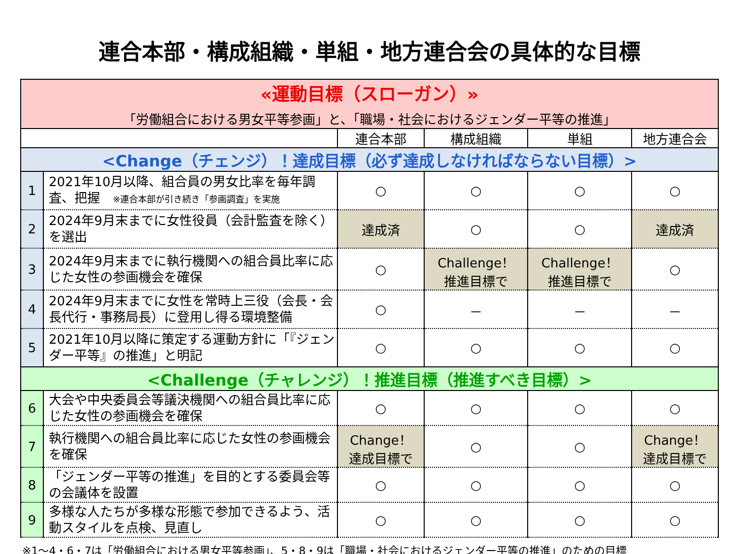連合本部・構成組織・単組・地方連合会の具体的な目標
| «運動目標（スローガン）» 「労働組合における男女平等参画」と、「職場・社会におけるジェンダー平等の推進」 | | | | | |
| | | 連合本部 | 構成組織 | 単組 | 地方連合会 |
| <Change（チェンジ）！達成目標（必ず達成しなければならない目標）> | | | | | |
| 1 | 2021年10月以降、組合員の男女比率を毎年調査、把握 ※連合本部が引き続き「参画調査」を実施 | ○ | ○ | ○ | ○ |
| 2 | 2024年9月末までに女性役員（会計監査を除く）を選出 | 達成済 | ○ | ○ | 達成済 |
| 3 | 2024年9月末までに執行機関への組合員比率に応じた女性の参画機会を確保 | ○ | Challenge！ 推進目標で | Challenge！ 推進目標で | ○ |
| 4 | 2024年9月末までに女性を常時上三役（会長・会長代行・事務局長）に登用し得る環境整備 | ○ | － | － | － |
| 5 | 2021年10月以降に策定する運動方針に「『ジェンダー平等』の推進」と明記 | ○ | ○ | ○ | ○ |
| <Challenge（チャレンジ）！推進目標（推進すべき目標）> | | | | | |
| 6 | 大会や中央委員会等議決機関への組合員比率に応じた女性の参画機会を確保 | ○ | ○ | ○ | ○ |
| 7 | 執行機関への組合員比率に応じた女性の参画機会を確保 | Change！ 達成目標で | ○ | ○ | Change！ 達成目標で |
| 8 | 「ジェンダー平等の推進」を目的とする委員会等の会議体を設置 | ○ | ○ | ○ | ○ |
| 9 | 多様な人たちが多様な形態で参加できるよう、活動スタイルを点検、見直し | ○ | ○ | ○ | ○ |
※1～4・6・7は「労働組合における男女平等参画」、5・8・9は「職場・社会におけるジェンダー平等の推進」のための目標